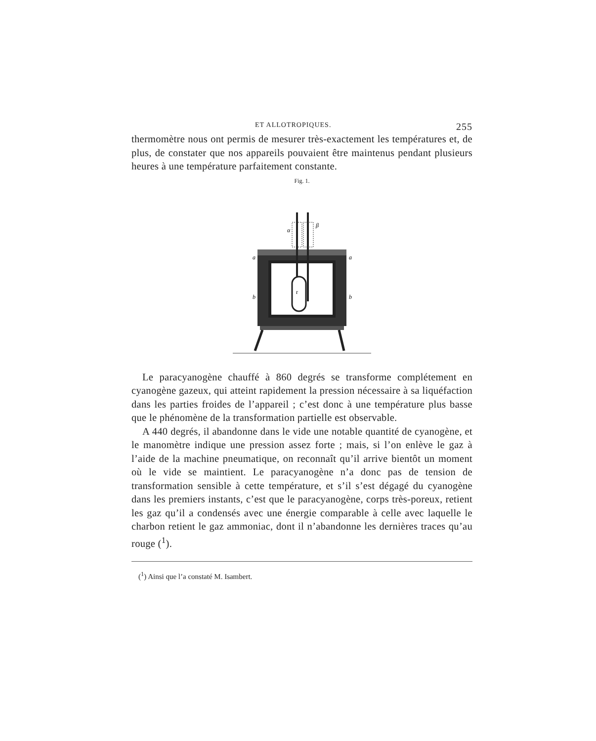ET ALLOTROPIQUES. 255
thermomètre nous ont permis de mesurer très-exactement les tempé­ratures et, de plus, de constater que nos appareils pouvaient être main­tenus pendant plusieurs heures à une température parfaitement con­stante.
Fig. 1.
r
a
a
b
b
α
β
Le paracyanogène chauffé à 860 degrés se transforme complétement en cyanogène gazeux, qui atteint rapidement la pression nécessaire à sa liquéfaction dans les parties froides de l’appareil ; c’est donc à une température plus basse que le phénomène de la transformation partielle est observable.
A 440 degrés, il abandonne dans le vide une notable quantité de cyanogène, et le manomètre indique une pression assez forte ; mais, si l’on enlève le gaz à l’aide de la machine pneumatique, on reconnaît qu’il arrive bientôt un moment où le vide se maintient. Le paracyano­gène n’a donc pas de tension de transformation sensible à cette tempé­rature, et s’il s’est dégagé du cyanogène dans les premiers instants, c’est que le paracyanogène, corps très-poreux, retient les gaz qu’il a condensés avec une énergie comparable à celle avec laquelle le charbon retient le gaz ammoniac, dont il n’abandonne les dernières traces qu’au rouge (<sup>1</sup>).
(<sup>1</sup>) Ainsi que l’a constaté M. Isambert.